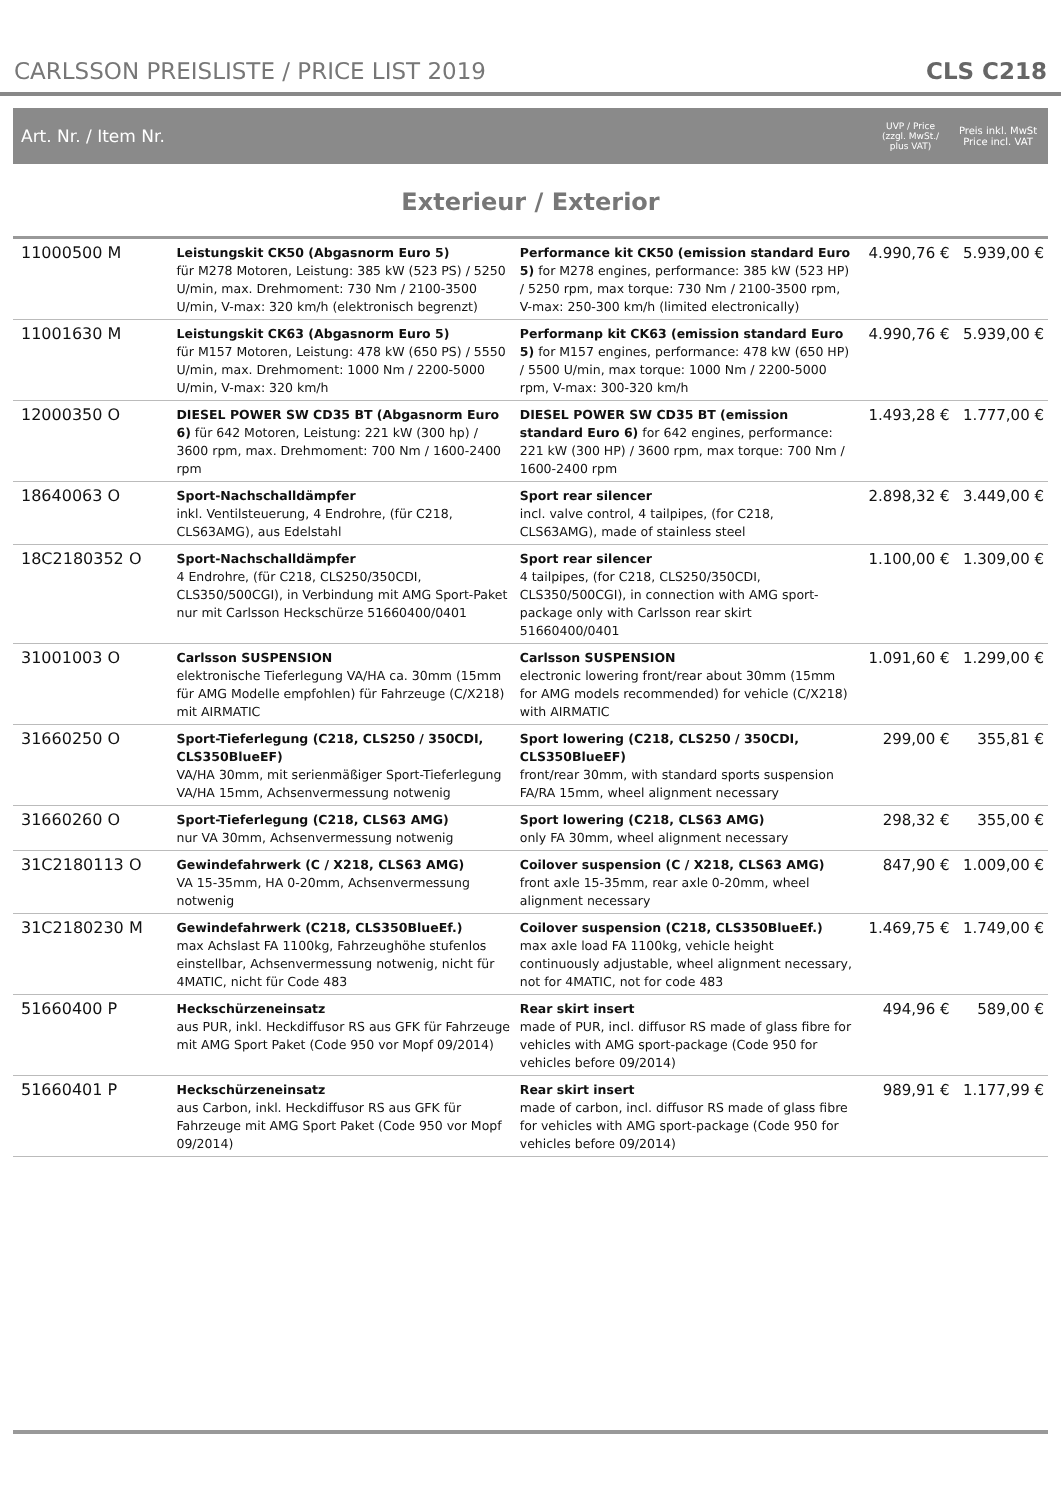CARLSSON PREISLISTE / PRICE LIST 2019
CLS C218
Art. Nr. / Item Nr.
UVP / Price
(zzgl. MwSt./ plus VAT)
Preis inkl. MwSt
Price incl. VAT
Exterieur / Exterior
| 11000500 M | Leistungskit CK50 (Abgasnorm Euro 5) für M278 Motoren, Leistung: 385 kW (523 PS) / 5250 U/min, max. Drehmoment: 730 Nm / 2100-3500 U/min, V-max: 320 km/h (elektronisch begrenzt) | Performance kit CK50 (emission standard Euro 5) for M278 engines, performance: 385 kW (523 HP) / 5250 rpm, max torque: 730 Nm / 2100-3500 rpm, V-max: 250-300 km/h (limited electronically) | 4.990,76 € | 5.939,00 € |
| 11001630 M | Leistungskit CK63 (Abgasnorm Euro 5) für M157 Motoren, Leistung: 478 kW (650 PS) / 5550 U/min, max. Drehmoment: 1000 Nm / 2200-5000 U/min, V-max: 320 km/h | Performanp kit CK63 (emission standard Euro 5) for M157 engines, performance: 478 kW (650 HP) / 5500 U/min, max torque: 1000 Nm / 2200-5000 rpm, V-max: 300-320 km/h | 4.990,76 € | 5.939,00 € |
| 12000350 O | DIESEL POWER SW CD35 BT (Abgasnorm Euro 6) für 642 Motoren, Leistung: 221 kW (300 hp) / 3600 rpm, max. Drehmoment: 700 Nm / 1600-2400 rpm | DIESEL POWER SW CD35 BT (emission standard Euro 6) for 642 engines, performance: 221 kW (300 HP) / 3600 rpm, max torque: 700 Nm / 1600-2400 rpm | 1.493,28 € | 1.777,00 € |
| 18640063 O | Sport-Nachschalldämpfer inkl. Ventilsteuerung, 4 Endrohre, (für C218, CLS63AMG), aus Edelstahl | Sport rear silencer incl. valve control, 4 tailpipes, (for C218, CLS63AMG), made of stainless steel | 2.898,32 € | 3.449,00 € |
| 18C2180352 O | Sport-Nachschalldämpfer 4 Endrohre, (für C218, CLS250/350CDI, CLS350/500CGI), in Verbindung mit AMG Sport-Paket nur mit Carlsson Heckschürze 51660400/0401 | Sport rear silencer 4 tailpipes, (for C218, CLS250/350CDI, CLS350/500CGI), in connection with AMG sport-package only with Carlsson rear skirt 51660400/0401 | 1.100,00 € | 1.309,00 € |
| 31001003 O | Carlsson SUSPENSION elektronische Tieferlegung VA/HA ca. 30mm (15mm für AMG Modelle empfohlen) für Fahrzeuge (C/X218) mit AIRMATIC | Carlsson SUSPENSION electronic lowering front/rear about 30mm (15mm for AMG models recommended) for vehicle (C/X218) with AIRMATIC | 1.091,60 € | 1.299,00 € |
| 31660250 O | Sport-Tieferlegung (C218, CLS250 / 350CDI, CLS350BlueEF) VA/HA 30mm, mit serienmäßiger Sport-Tieferlegung VA/HA 15mm, Achsenvermessung notwenig | Sport lowering (C218, CLS250 / 350CDI, CLS350BlueEF) front/rear 30mm, with standard sports suspension FA/RA 15mm, wheel alignment necessary | 299,00 € | 355,81 € |
| 31660260 O | Sport-Tieferlegung (C218, CLS63 AMG) nur VA 30mm, Achsenvermessung notwenig | Sport lowering (C218, CLS63 AMG) only FA 30mm, wheel alignment necessary | 298,32 € | 355,00 € |
| 31C2180113 O | Gewindefahrwerk (C / X218, CLS63 AMG) VA 15-35mm, HA 0-20mm, Achsenvermessung notwenig | Coilover suspension (C / X218, CLS63 AMG) front axle 15-35mm, rear axle 0-20mm, wheel alignment necessary | 847,90 € | 1.009,00 € |
| 31C2180230 M | Gewindefahrwerk (C218, CLS350BlueEf.) max Achslast FA 1100kg, Fahrzeughöhe stufenlos einstellbar, Achsenvermessung notwenig, nicht für 4MATIC, nicht für Code 483 | Coilover suspension (C218, CLS350BlueEf.) max axle load FA 1100kg, vehicle height continuously adjustable, wheel alignment necessary, not for 4MATIC, not for code 483 | 1.469,75 € | 1.749,00 € |
| 51660400 P | Heckschürzeneinsatz aus PUR, inkl. Heckdiffusor RS aus GFK für Fahrzeuge mit AMG Sport Paket (Code 950 vor Mopf 09/2014) | Rear skirt insert made of PUR, incl. diffusor RS made of glass fibre for vehicles with AMG sport-package (Code 950 for vehicles before 09/2014) | 494,96 € | 589,00 € |
| 51660401 P | Heckschürzeneinsatz aus Carbon, inkl. Heckdiffusor RS aus GFK für Fahrzeuge mit AMG Sport Paket (Code 950 vor Mopf 09/2014) | Rear skirt insert made of carbon, incl. diffusor RS made of glass fibre for vehicles with AMG sport-package (Code 950 for vehicles before 09/2014) | 989,91 € | 1.177,99 € |